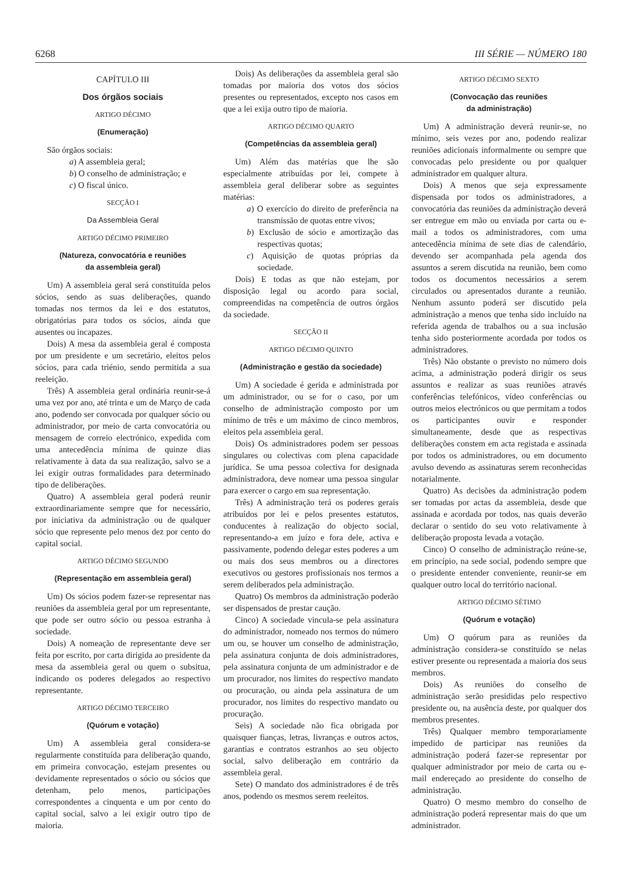6268 III SÉRIE — NÚMERO 180
CAPÍTULO III
Dos órgãos sociais
ARTIGO DÉCIMO
(Enumeração)
São órgãos sociais:
a) A assembleia geral;
b) O conselho de administração; e
c) O fiscal único.
SECÇÃO I
Da Assembleia Geral
ARTIGO DÉCIMO PRIMEIRO
(Natureza, convocatória e reuniões
da assembleia geral)
Um) A assembleia geral será constituída pelos sócios, sendo as suas deliberações, quando tomadas nos termos da lei e dos estatutos, obrigatórias para todos os sócios, ainda que ausentes ou incapazes.
Dois) A mesa da assembleia geral é composta por um presidente e um secretário, eleitos pelos sócios, para cada triénio, sendo permitida a sua reeleição.
Três) A assembleia geral ordinária reunir-se-á uma vez por ano, até trinta e um de Março de cada ano, podendo ser convocada por qualquer sócio ou administrador, por meio de carta convocatória ou mensagem de correio electrónico, expedida com uma antecedência mínima de quinze dias relativamente à data da sua realização, salvo se a lei exigir outras formalidades para determinado tipo de deliberações.
Quatro) A assembleia geral poderá reunir extraordinariamente sempre que for necessário, por iniciativa da administração ou de qualquer sócio que represente pelo menos dez por cento do capital social.
ARTIGO DÉCIMO SEGUNDO
(Representação em assembleia geral)
Um) Os sócios podem fazer-se representar nas reuniões da assembleia geral por um representante, que pode ser outro sócio ou pessoa estranha à sociedade.
Dois) A nomeação de representante deve ser feita por escrito, por carta dirigida ao presidente da mesa da assembleia geral ou quem o subsitua, indicando os poderes delegados ao respectivo representante.
ARTIGO DÉCIMO TERCEIRO
(Quórum e votação)
Um) A assembleia geral considera-se regularmente constituída para deliberação quando, em primeira convocação, estejam presentes ou devidamente representados o sócio ou sócios que detenham, pelo menos, participações correspondentes a cinquenta e um por cento do capital social, salvo a lei exigir outro tipo de maioria.
Dois) As deliberações da assembleia geral são tomadas por maioria dos votos dos sócios presentes ou representados, excepto nos casos em que a lei exija outro tipo de maioria.
ARTIGO DÉCIMO QUARTO
(Competências da assembleia geral)
Um) Além das matérias que lhe são especialmente atribuídas por lei, compete à assembleia geral deliberar sobre as seguintes matérias:
a) O exercício do direito de preferência na transmissão de quotas entre vivos;
b) Exclusão de sócio e amortização das respectivas quotas;
c) Aquisição de quotas próprias da sociedade.
Dois) E todas as que não estejam, por disposição legal ou acordo para social, compreendidas na competência de outros órgãos da sociedade.
SECÇÃO II
ARTIGO DÉCIMO QUINTO
(Administração e gestão da sociedade)
Um) A sociedade é gerida e administrada por um administrador, ou se for o caso, por um conselho de administração composto por um mínimo de três e um máximo de cinco membros, eleitos pela assembleia geral.
Dois) Os administradores podem ser pessoas singulares ou colectivas com plena capacidade jurídica. Se uma pessoa colectiva for designada administradora, deve nomear uma pessoa singular para exercer o cargo em sua representação.
Três) A administração terá os poderes gerais atribuídos por lei e pelos presentes estatutos, conducentes à realização do objecto social, representando-a em juízo e fora dele, activa e passivamente, podendo delegar estes poderes a um ou mais dos seus membros ou a directores executivos ou gestores profissionais nos termos a serem deliberados pela administração.
Quatro) Os membros da administração poderão ser dispensados de prestar caução.
Cinco) A sociedade vincula-se pela assinatura do administrador, nomeado nos termos do número um ou, se houver um conselho de administração, pela assinatura conjunta de dois administradores, pela assinatura conjunta de um administrador e de um procurador, nos limites do respectivo mandato ou procuração, ou ainda pela assinatura de um procurador, nos limites do respectivo mandato ou procuração.
Seis) A sociedade não fica obrigada por quaisquer fianças, letras, livranças e outros actos, garantias e contratos estranhos ao seu objecto social, salvo deliberação em contrário da assembleia geral.
Sete) O mandato dos administradores é de três anos, podendo os mesmos serem reeleitos.
ARTIGO DÉCIMO SEXTO
(Convocação das reuniões
da administração)
Um) A administração deverá reunir-se, no mínimo, seis vezes por ano, podendo realizar reuniões adicionais informalmente ou sempre que convocadas pelo presidente ou por qualquer administrador em qualquer altura.
Dois) A menos que seja expressamente dispensada por todos os administradores, a convocatória das reuniões da administração deverá ser entregue em mão ou enviada por carta ou e-mail a todos os administradores, com uma antecedência mínima de sete dias de calendário, devendo ser acompanhada pela agenda dos assuntos a serem discutida na reunião, bem como todos os documentos necessários a serem circulados ou apresentados durante a reunião. Nenhum assunto poderá ser discutido pela administração a menos que tenha sido incluído na referida agenda de trabalhos ou a sua inclusão tenha sido posteriormente acordada por todos os administradores.
Três) Não obstante o previsto no número dois acima, a administração poderá dirigir os seus assuntos e realizar as suas reuniões através conferências telefónicos, vídeo conferências ou outros meios electrónicos ou que permitam a todos os participantes ouvir e responder simultaneamente, desde que as respectivas deliberações constem em acta registada e assinada por todos os administradores, ou em documento avulso devendo as assinaturas serem reconhecidas notarialmente.
Quatro) As decisões da administração podem ser tomadas por actas da assembleia, desde que assinada e acordada por todos, nas quais deverão declarar o sentido do seu voto relativamente à deliberação proposta levada a votação.
Cinco) O conselho de administração reúne-se, em princípio, na sede social, podendo sempre que o presidente entender conveniente, reunir-se em qualquer outro local do território nacional.
ARTIGO DÉCIMO SÉTIMO
(Quórum e votação)
Um) O quórum para as reuniões da administração considera-se constituído se nelas estiver presente ou representada a maioria dos seus membros.
Dois) As reuniões do conselho de administração serão presididas pelo respectivo presidente ou, na ausência deste, por qualquer dos membros presentes.
Três) Qualquer membro temporariamente impedido de participar nas reuniões da administração poderá fazer-se representar por qualquer administrador por meio de carta ou e-mail endereçado ao presidente do conselho de administração.
Quatro) O mesmo membro do conselho de administração poderá representar mais do que um administrador.